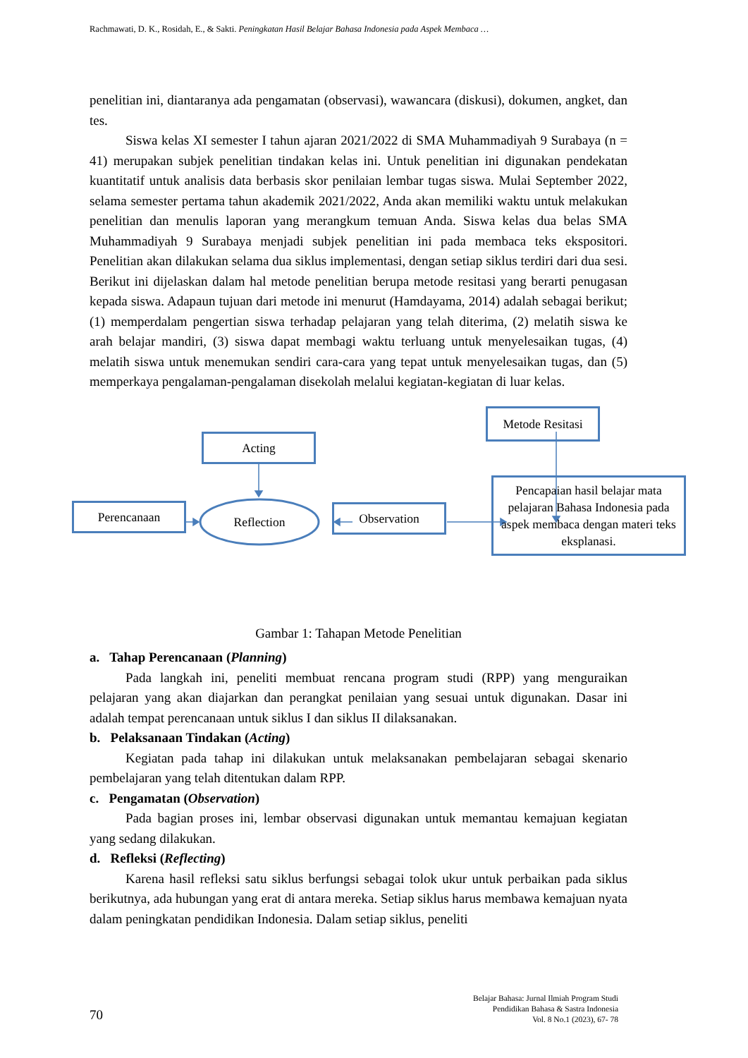Rachmawati, D. K., Rosidah, E., & Sakti. Peningkatan Hasil Belajar Bahasa Indonesia pada Aspek Membaca …
penelitian ini, diantaranya ada pengamatan (observasi), wawancara (diskusi), dokumen, angket, dan tes.
Siswa kelas XI semester I tahun ajaran 2021/2022 di SMA Muhammadiyah 9 Surabaya (n = 41) merupakan subjek penelitian tindakan kelas ini. Untuk penelitian ini digunakan pendekatan kuantitatif untuk analisis data berbasis skor penilaian lembar tugas siswa. Mulai September 2022, selama semester pertama tahun akademik 2021/2022, Anda akan memiliki waktu untuk melakukan penelitian dan menulis laporan yang merangkum temuan Anda. Siswa kelas dua belas SMA Muhammadiyah 9 Surabaya menjadi subjek penelitian ini pada membaca teks ekspositori. Penelitian akan dilakukan selama dua siklus implementasi, dengan setiap siklus terdiri dari dua sesi. Berikut ini dijelaskan dalam hal metode penelitian berupa metode resitasi yang berarti penugasan kepada siswa. Adapaun tujuan dari metode ini menurut (Hamdayama, 2014) adalah sebagai berikut; (1) memperdalam pengertian siswa terhadap pelajaran yang telah diterima, (2) melatih siswa ke arah belajar mandiri, (3) siswa dapat membagi waktu terluang untuk menyelesaikan tugas, (4) melatih siswa untuk menemukan sendiri cara-cara yang tepat untuk menyelesaikan tugas, dan (5) memperkaya pengalaman-pengalaman disekolah melalui kegiatan-kegiatan di luar kelas.
Metode Resitasi
Acting
Perencanaan Reflection Observation
Pencapaian hasil belajar mata pelajaran Bahasa Indonesia pada aspek membaca dengan materi teks eksplanasi.
Gambar 1: Tahapan Metode Penelitian
a. Tahap Perencanaan (Planning)
Pada langkah ini, peneliti membuat rencana program studi (RPP) yang menguraikan pelajaran yang akan diajarkan dan perangkat penilaian yang sesuai untuk digunakan. Dasar ini adalah tempat perencanaan untuk siklus I dan siklus II dilaksanakan.
b. Pelaksanaan Tindakan (Acting)
Kegiatan pada tahap ini dilakukan untuk melaksanakan pembelajaran sebagai skenario pembelajaran yang telah ditentukan dalam RPP.
c. Pengamatan (Observation)
Pada bagian proses ini, lembar observasi digunakan untuk memantau kemajuan kegiatan yang sedang dilakukan.
d. Refleksi (Reflecting)
Karena hasil refleksi satu siklus berfungsi sebagai tolok ukur untuk perbaikan pada siklus berikutnya, ada hubungan yang erat di antara mereka. Setiap siklus harus membawa kemajuan nyata dalam peningkatan pendidikan Indonesia. Dalam setiap siklus, peneliti
70
Belajar Bahasa: Jurnal Ilmiah Program Studi
Pendidikan Bahasa & Sastra Indonesia
Vol. 8 No.1 (2023), 67- 78